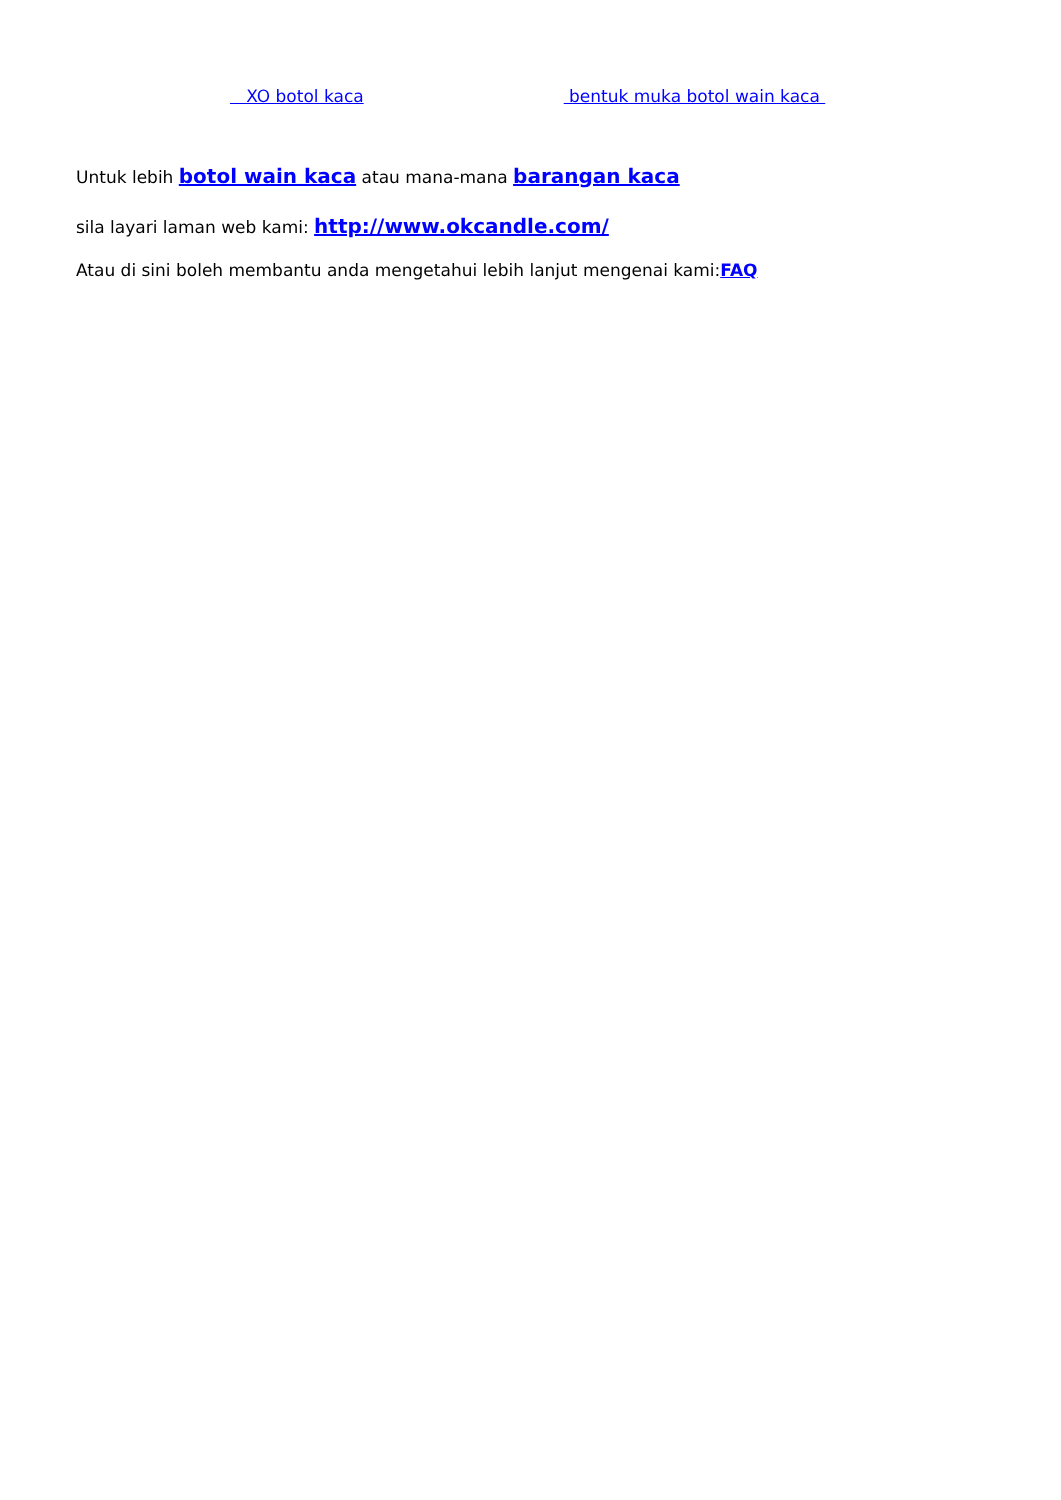XO botol kaca bentuk muka botol wain kaca
Untuk lebih botol wain kaca atau mana-mana barangan kaca
sila layari laman web kami: http://www.okcandle.com/
Atau di sini boleh membantu anda mengetahui lebih lanjut mengenai kami:FAQ